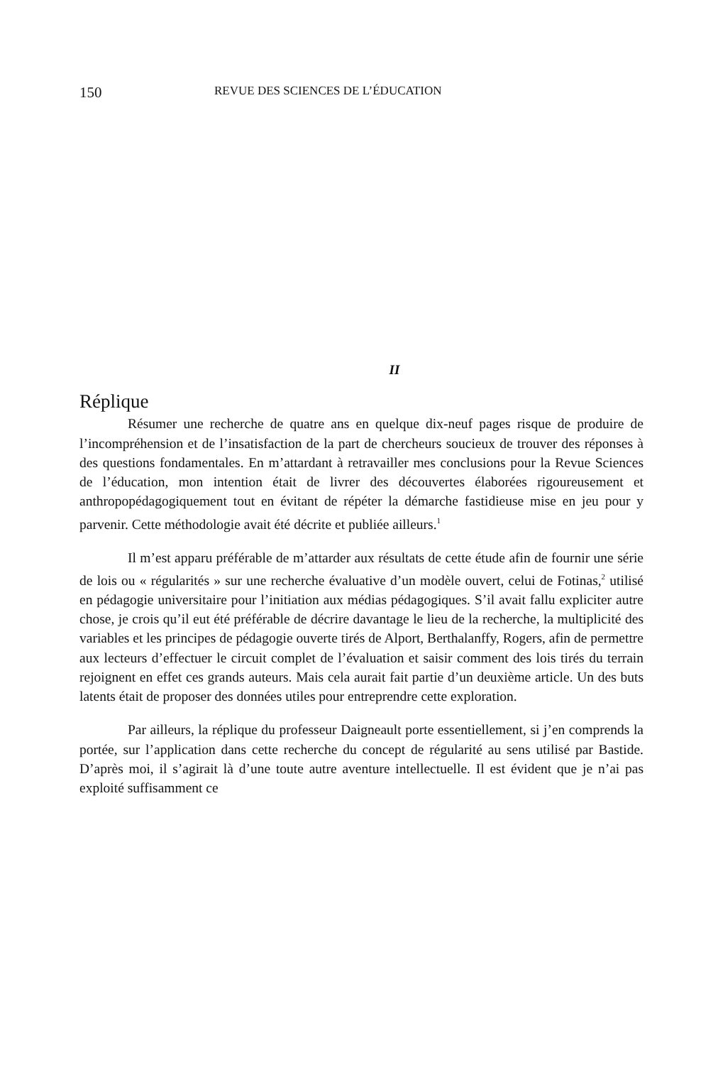150 REVUE DES SCIENCES DE L’ÉDUCATION
II
Réplique
Résumer une recherche de quatre ans en quelque dix-neuf pages risque de produire de l’incompréhension et de l’insatisfaction de la part de chercheurs soucieux de trouver des réponses à des questions fondamentales. En m’attardant à retravailler mes conclusions pour la Revue Sciences de l’éducation, mon intention était de livrer des découvertes élaborées rigoureusement et anthropopédagogiquement tout en évitant de répéter la démarche fastidieuse mise en jeu pour y parvenir. Cette méthodologie avait été décrite et publiée ailleurs.<sup>1</sup>
Il m’est apparu préférable de m’attarder aux résultats de cette étude afin de fournir une série de lois ou « régularités » sur une recherche évaluative d’un modèle ouvert, celui de Fotinas,<sup>2</sup> utilisé en pédagogie universitaire pour l’initiation aux médias pédagogiques. S’il avait fallu expliciter autre chose, je crois qu’il eut été préférable de décrire davantage le lieu de la recherche, la multiplicité des variables et les principes de pédagogie ouverte tirés de Alport, Berthalanffy, Rogers, afin de permettre aux lecteurs d’effectuer le circuit complet de l’évaluation et saisir comment des lois tirés du terrain rejoignent en effet ces grands auteurs. Mais cela aurait fait partie d’un deuxième article. Un des buts latents était de proposer des données utiles pour entreprendre cette exploration.
Par ailleurs, la réplique du professeur Daigneault porte essentiellement, si j’en comprends la portée, sur l’application dans cette recherche du concept de régularité au sens utilisé par Bastide. D’après moi, il s’agirait là d’une toute autre aventure intellectuelle. Il est évident que je n’ai pas exploité suffisamment ce